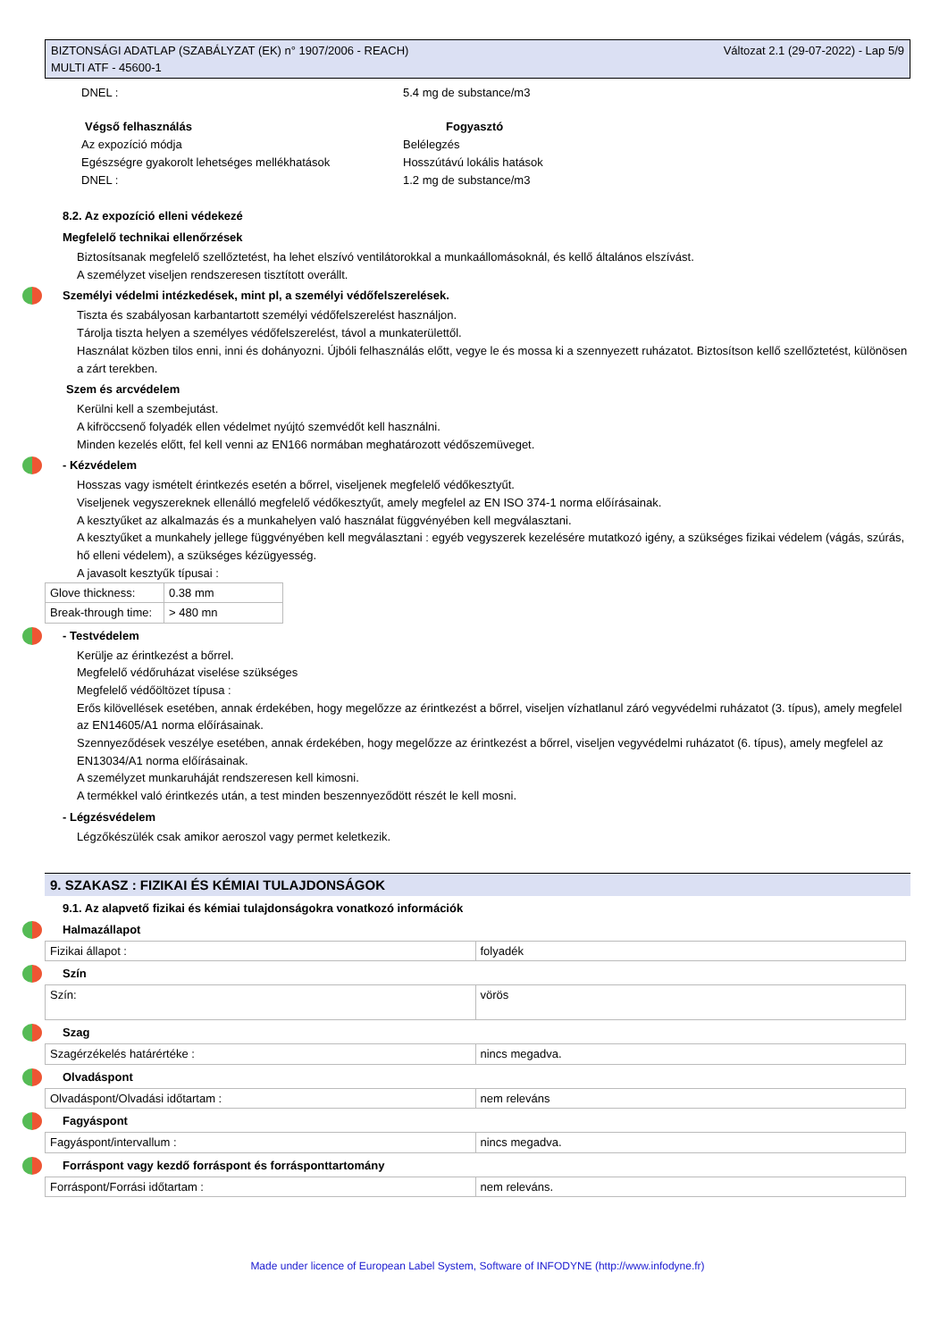BIZTONSÁGI ADATLAP (SZABÁLYZAT (EK) n° 1907/2006 - REACH)
MULTI ATF - 45600-1
Változat 2.1 (29-07-2022) - Lap 5/9
DNEL : 5.4 mg de substance/m3
Végső felhasználás Fogyasztó
Az expozíció módja Belélegzés
Egészségre gyakorolt lehetséges mellékhatások Hosszútávú lokális hatások
DNEL : 1.2 mg de substance/m3
8.2. Az expozíció elleni védekezé
Megfelelő technikai ellenőrzések
Biztosítsanak megfelelő szellőztetést, ha lehet elszívó ventilátorokkal a munkaállomásoknál, és kellő általános elszívást.
A személyzet viseljen rendszeresen tisztított overállt.
Személyi védelmi intézkedések, mint pl, a személyi védőfelszerelések.
Tiszta és szabályosan karbantartott személyi védőfelszerelést használjon.
Tárolja tiszta helyen a személyes védőfelszerelést, távol a munkaterülettől.
Használat közben tilos enni, inni és dohányozni. Újbóli felhasználás előtt, vegye le és mossa ki a szennyezett ruházatot. Biztosítson kellő szellőztetést, különösen a zárt terekben.
Szem és arcvédelem
Kerülni kell a szembejutást.
A kifröccsenő folyadék ellen védelmet nyújtó szemvédőt kell használni.
Minden kezelés előtt, fel kell venni az EN166 normában meghatározott védőszemüveget.
- Kézvédelem
Hosszas vagy ismételt érintkezés esetén a bőrrel, viseljenek megfelelő védőkesztyűt.
Viseljenek vegyszereknek ellenálló megfelelő védőkesztyűt, amely megfelel az EN ISO 374-1 norma előírásainak.
A kesztyűket az alkalmazás és a munkahelyen való használat függvényében kell megválasztani.
A kesztyűket a munkahely jellege függvényében kell megválasztani : egyéb vegyszerek kezelésére mutatkozó igény, a szükséges fizikai védelem (vágás, szúrás, hő elleni védelem), a szükséges kézügyesség.
A javasolt kesztyűk típusai :
| Glove thickness: | 0.38 mm |
| Break-through time: | > 480 mn |
- Testvédelem
Kerülje az érintkezést a bőrrel.
Megfelelő védőruházat viselése szükséges
Megfelelő védőöltözet típusa :
Erős kilövellések esetében, annak érdekében, hogy megelőzze az érintkezést a bőrrel, viseljen vízhatlanul záró vegyvédelmi ruházatot (3. típus), amely megfelel az EN14605/A1 norma előírásainak.
Szennyeződések veszélye esetében, annak érdekében, hogy megelőzze az érintkezést a bőrrel, viseljen vegyvédelmi ruházatot (6. típus), amely megfelel az EN13034/A1 norma előírásainak.
A személyzet munkaruháját rendszeresen kell kimosni.
A termékkel való érintkezés után, a test minden beszennyeződött részét le kell mosni.
- Légzésvédelem
Légzőkészülék csak amikor aeroszol vagy permet keletkezik.
9. SZAKASZ : FIZIKAI ÉS KÉMIAI TULAJDONSÁGOK
9.1. Az alapvető fizikai és kémiai tulajdonságokra vonatkozó információk
Halmazállapot
| Fizikai állapot : | folyadék |
Szín
| Szín: | vörös |
Szag
| Szagérzékelés határértéke : | nincs megadva. |
Olvadáspont
| Olvadáspont/Olvadási időtartam : | nem releváns |
Fagyáspont
| Fagyáspont/intervallum : | nincs megadva. |
Forráspont vagy kezdő forráspont és forrásponttartomány
| Forráspont/Forrási időtartam : | nem releváns. |
Made under licence of European Label System, Software of INFODYNE (http://www.infodyne.fr)